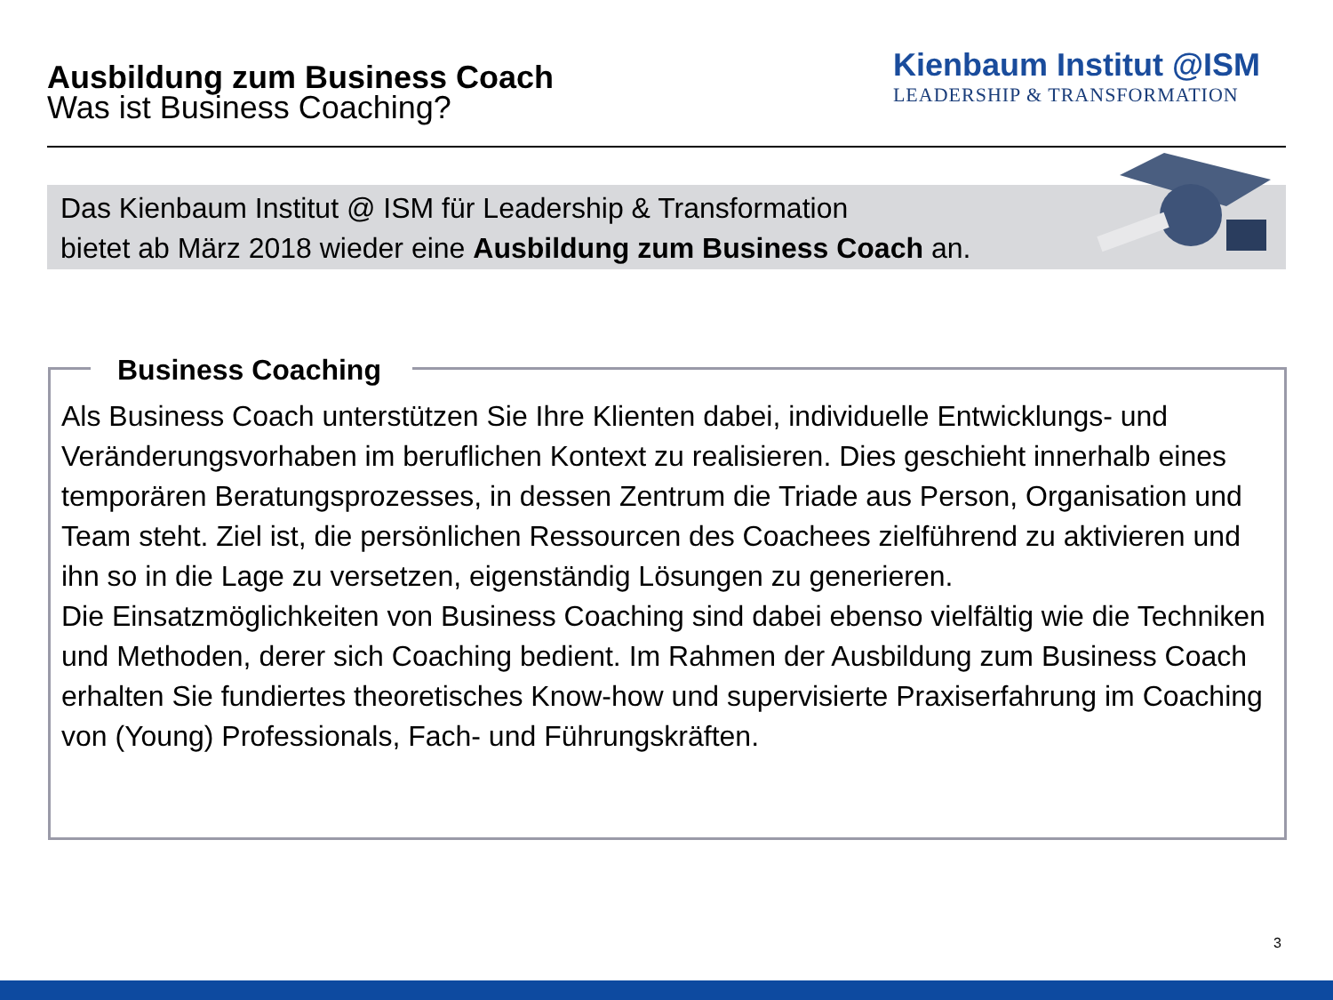Ausbildung zum Business Coach
Was ist Business Coaching?
Kienbaum Institut @ISM
LEADERSHIP & TRANSFORMATION
Das Kienbaum Institut @ ISM für Leadership & Transformation
bietet ab März 2018 wieder eine Ausbildung zum Business Coach an.
Business Coaching
Als Business Coach unterstützen Sie Ihre Klienten dabei, individuelle Entwicklungs- und Veränderungsvorhaben im beruflichen Kontext zu realisieren. Dies geschieht innerhalb eines temporären Beratungsprozesses, in dessen Zentrum die Triade aus Person, Organisation und Team steht. Ziel ist, die persönlichen Ressourcen des Coachees zielführend zu aktivieren und ihn so in die Lage zu versetzen, eigenständig Lösungen zu generieren.
Die Einsatzmöglichkeiten von Business Coaching sind dabei ebenso vielfältig wie die Techniken und Methoden, derer sich Coaching bedient. Im Rahmen der Ausbildung zum Business Coach erhalten Sie fundiertes theoretisches Know-how und supervisierte Praxiserfahrung im Coaching von (Young) Professionals, Fach- und Führungskräften.
3